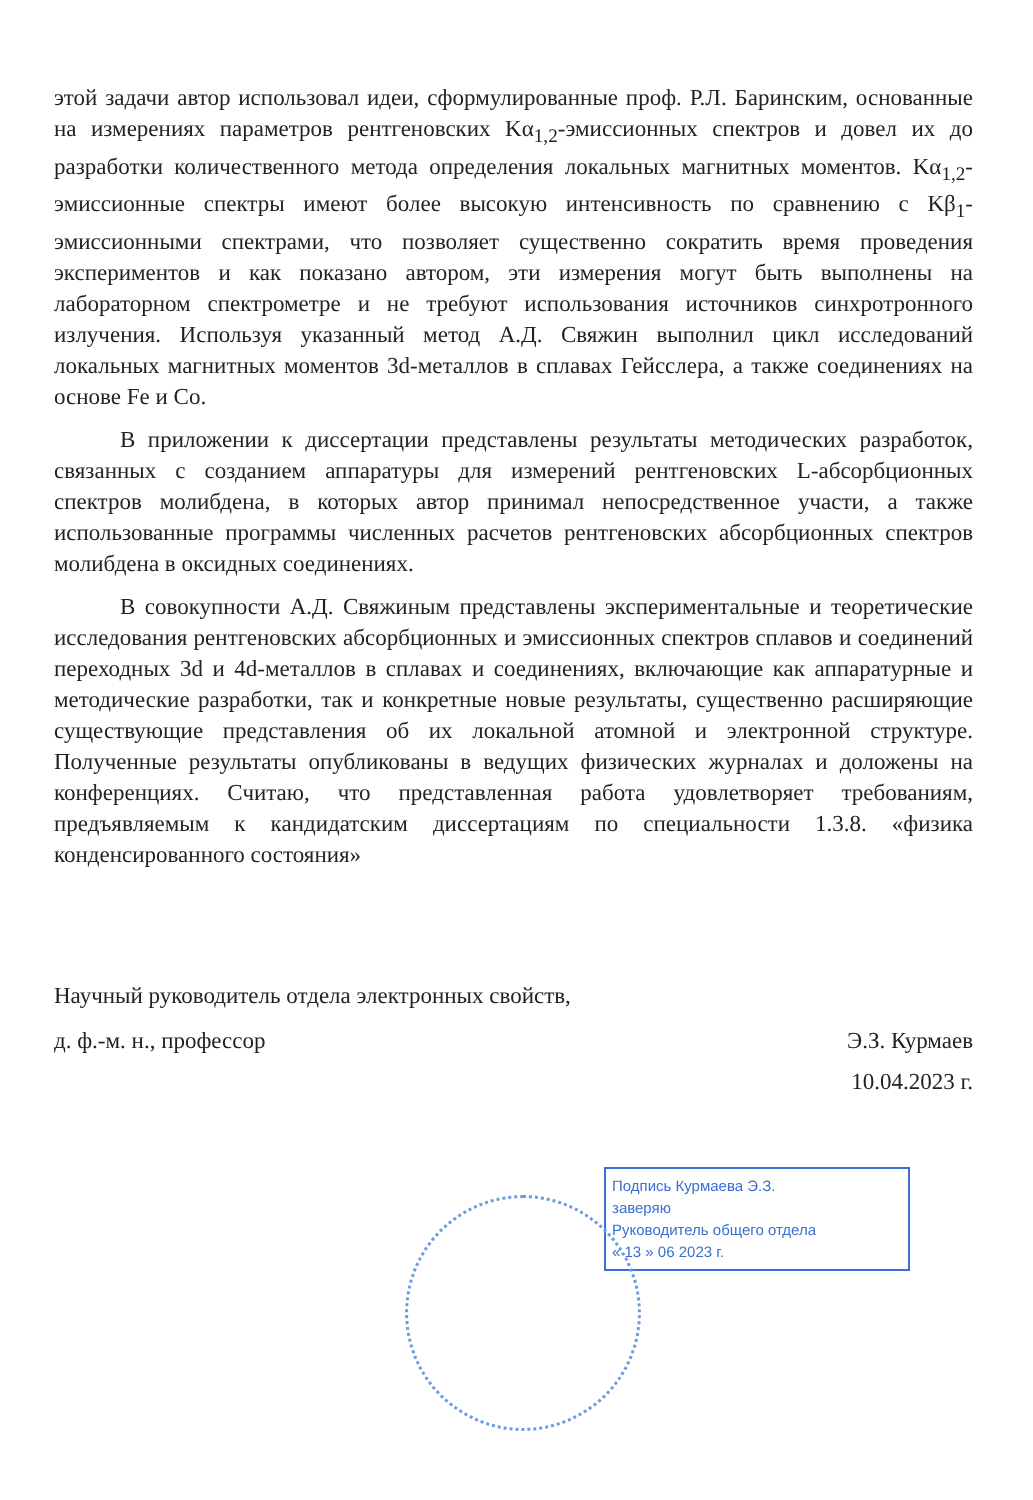этой задачи автор использовал идеи, сформулированные проф. Р.Л. Баринским, основанные на измерениях параметров рентгеновских Kα<sub>1,2</sub>-эмиссионных спектров и довел их до разработки количественного метода определения локальных магнитных моментов. Kα<sub>1,2</sub>-эмиссионные спектры имеют более высокую интенсивность по сравнению с Kβ<sub>1</sub>-эмиссионными спектрами, что позволяет существенно сократить время проведения экспериментов и как показано автором, эти измерения могут быть выполнены на лабораторном спектрометре и не требуют использования источников синхротронного излучения. Используя указанный метод А.Д. Свяжин выполнил цикл исследований локальных магнитных моментов 3d-металлов в сплавах Гейсслера, а также соединениях на основе Fe и Co.
В приложении к диссертации представлены результаты методических разработок, связанных с созданием аппаратуры для измерений рентгеновских L-абсорбционных спектров молибдена, в которых автор принимал непосредственное участи, а также использованные программы численных расчетов рентгеновских абсорбционных спектров молибдена в оксидных соединениях.
В совокупности А.Д. Свяжиным представлены экспериментальные и теоретические исследования рентгеновских абсорбционных и эмиссионных спектров сплавов и соединений переходных 3d и 4d-металлов в сплавах и соединениях, включающие как аппаратурные и методические разработки, так и конкретные новые результаты, существенно расширяющие существующие представления об их локальной атомной и электронной структуре. Полученные результаты опубликованы в ведущих физических журналах и доложены на конференциях. Считаю, что представленная работа удовлетворяет требованиям, предъявляемым к кандидатским диссертациям по специальности 1.3.8. «физика конденсированного состояния»
Научный руководитель отдела электронных свойств,
д. ф.-м. н., профессор Э.З. Курмаев
10.04.2023 г.
Подпись Курмаева Э.З.
заверяю
Руководитель общего отдела
« 13 » 06 2023 г.